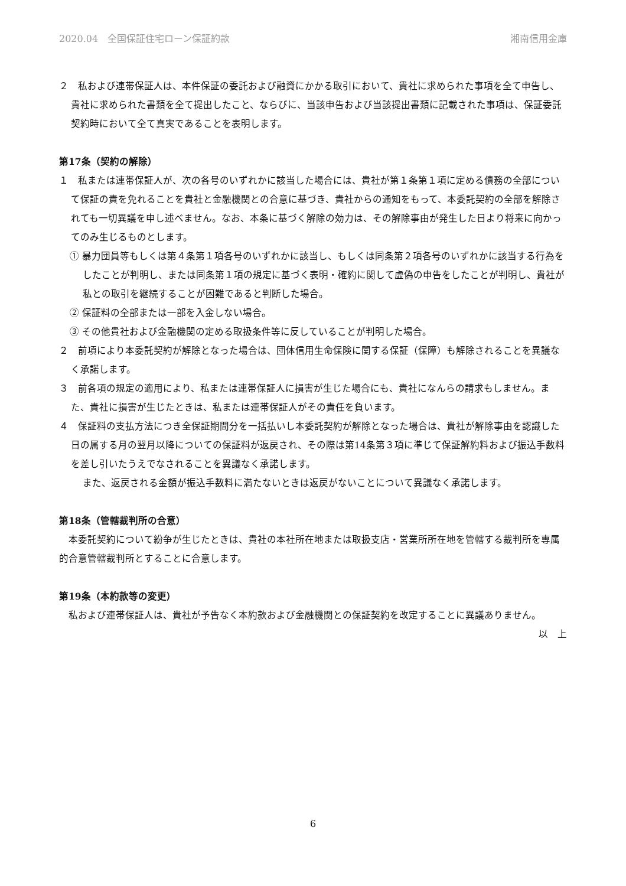2020.04　全国保証住宅ローン保証約款 湘南信用金庫
２　私および連帯保証人は、本件保証の委託および融資にかかる取引において、貴社に求められた事項を全て申告し、貴社に求められた書類を全て提出したこと、ならびに、当該申告および当該提出書類に記載された事項は、保証委託契約時において全て真実であることを表明します。
第17条（契約の解除）
１　私または連帯保証人が、次の各号のいずれかに該当した場合には、貴社が第１条第１項に定める債務の全部について保証の責を免れることを貴社と金融機関との合意に基づき、貴社からの通知をもって、本委託契約の全部を解除されても一切異議を申し述べません。なお、本条に基づく解除の効力は、その解除事由が発生した日より将来に向かってのみ生じるものとします。
① 暴力団員等もしくは第４条第１項各号のいずれかに該当し、もしくは同条第２項各号のいずれかに該当する行為をしたことが判明し、または同条第１項の規定に基づく表明・確約に関して虚偽の申告をしたことが判明し、貴社が私との取引を継続することが困難であると判断した場合。
② 保証料の全部または一部を入金しない場合。
③ その他貴社および金融機関の定める取扱条件等に反していることが判明した場合。
２　前項により本委託契約が解除となった場合は、団体信用生命保険に関する保証（保障）も解除されることを異議なく承諾します。
３　前各項の規定の適用により、私または連帯保証人に損害が生じた場合にも、貴社になんらの請求もしません。また、貴社に損害が生じたときは、私または連帯保証人がその責任を負います。
４　保証料の支払方法につき全保証期間分を一括払いし本委託契約が解除となった場合は、貴社が解除事由を認識した日の属する月の翌月以降についての保証料が返戻され、その際は第14条第３項に準じて保証解約料および振込手数料を差し引いたうえでなされることを異議なく承諾します。
また、返戻される金額が振込手数料に満たないときは返戻がないことについて異議なく承諾します。
第18条（管轄裁判所の合意）
本委託契約について紛争が生じたときは、貴社の本社所在地または取扱支店・営業所所在地を管轄する裁判所を専属的合意管轄裁判所とすることに合意します。
第19条（本約款等の変更）
私および連帯保証人は、貴社が予告なく本約款および金融機関との保証契約を改定することに異議ありません。
以　上
6